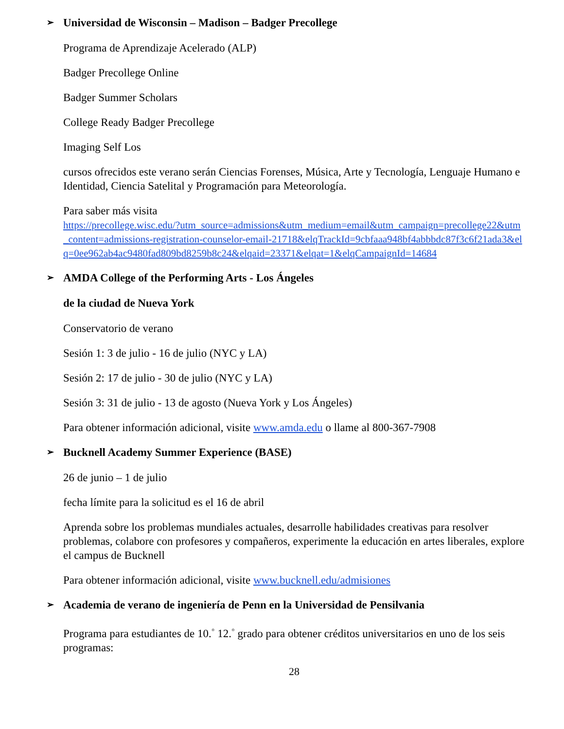➢ Universidad de Wisconsin – Madison – Badger Precollege
Programa de Aprendizaje Acelerado (ALP)
Badger Precollege Online
Badger Summer Scholars
College Ready Badger Precollege
Imaging Self Los
cursos ofrecidos este verano serán Ciencias Forenses, Música, Arte y Tecnología, Lenguaje Humano e Identidad, Ciencia Satelital y Programación para Meteorología.
Para saber más visita
https://precollege.wisc.edu/?utm_source=admissions&utm_medium=email&utm_campaign=precollege22&utm_content=admissions-registration-counselor-email-21718&elqTrackId=9cbfaaa948bf4abbbdc87f3c6f21ada3&elq=0ee962ab4ac9480fad809bd8259b8c24&elqaid=23371&elqat=1&elqCampaignId=14684
➢ AMDA College of the Performing Arts - Los Ángeles
de la ciudad de Nueva York
Conservatorio de verano
Sesión 1: 3 de julio - 16 de julio (NYC y LA)
Sesión 2: 17 de julio - 30 de julio (NYC y LA)
Sesión 3: 31 de julio - 13 de agosto (Nueva York y Los Ángeles)
Para obtener información adicional, visite www.amda.edu o llame al 800-367-7908
➢ Bucknell Academy Summer Experience (BASE)
26 de junio – 1 de julio
fecha límite para la solicitud es el 16 de abril
Aprenda sobre los problemas mundiales actuales, desarrolle habilidades creativas para resolver problemas, colabore con profesores y compañeros, experimente la educación en artes liberales, explore el campus de Bucknell
Para obtener información adicional, visite www.bucknell.edu/admisiones
➢ Academia de verano de ingeniería de Penn en la Universidad de Pensilvania
Programa para estudiantes de 10.<sup>◦</sup> 12.<sup>◦</sup> grado para obtener créditos universitarios en uno de los seis programas:
28